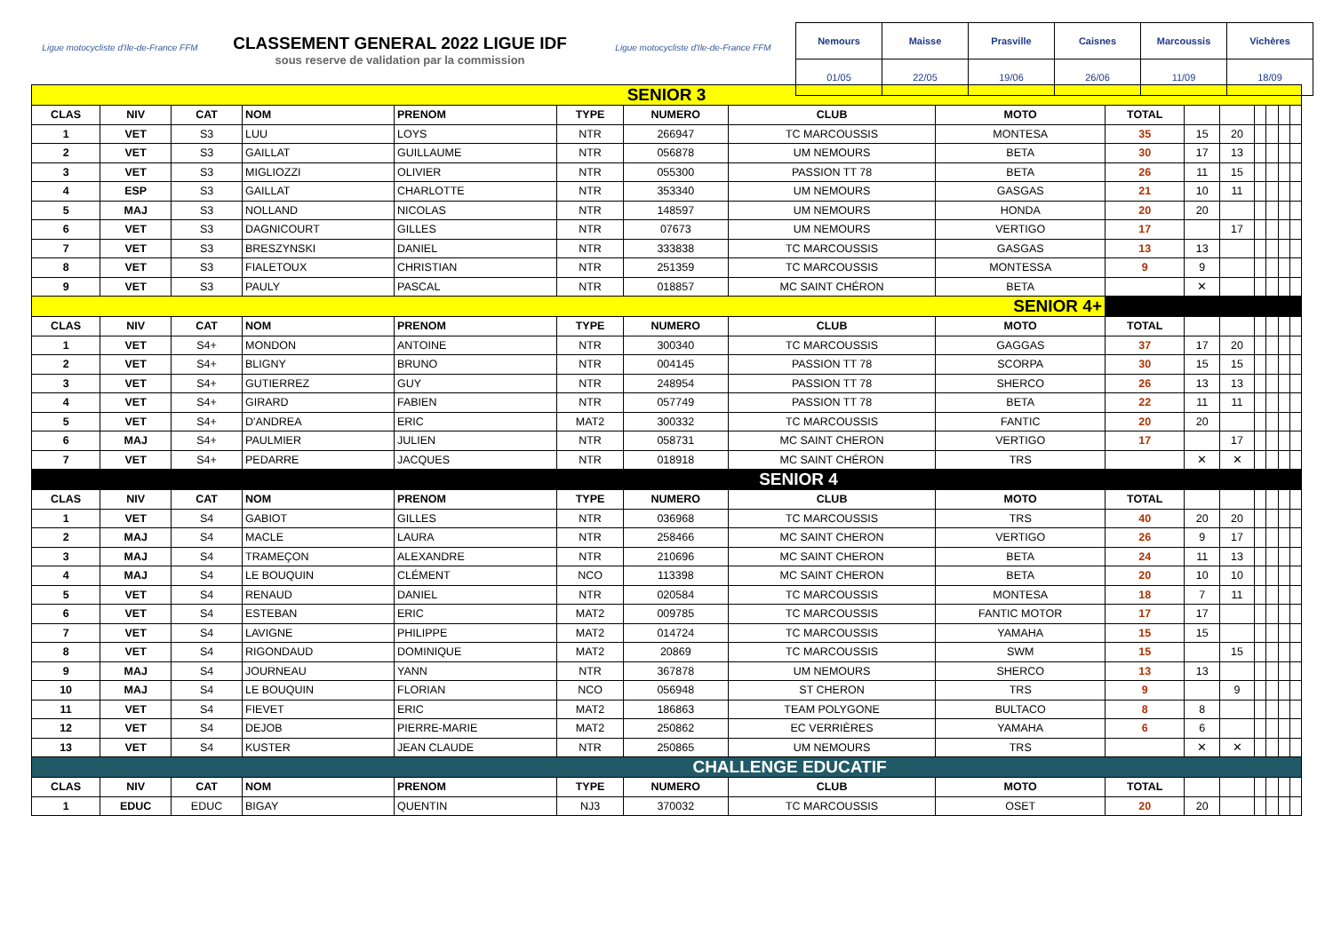Ligue motocycliste d'Ile-de-France FFM
CLASSEMENT GENERAL 2022 LIGUE IDF
sous reserve de validation par la commission
Ligue motocycliste d'Ile-de-France FFM
| Nemours | Maisse | Prasville | Caisnes | Marcoussis | Vichères |
| 01/05 | 22/05 | 19/06 | 26/06 | 11/09 | 18/09 |
| SENIOR 3 | | | | | | | | | | | | | | | |
| CLAS | NIV | CAT | NOM | PRENOM | TYPE | NUMERO | CLUB | MOTO | TOTAL | | | | | | |
| 1 | VET | S3 | LUU | LOYS | NTR | 266947 | TC MARCOUSSIS | MONTESA | 35 | 15 | 20 | | | | |
| 2 | VET | S3 | GAILLAT | GUILLAUME | NTR | 056878 | UM NEMOURS | BETA | 30 | 17 | 13 | | | | |
| 3 | VET | S3 | MIGLIOZZI | OLIVIER | NTR | 055300 | PASSION TT 78 | BETA | 26 | 11 | 15 | | | | |
| 4 | ESP | S3 | GAILLAT | CHARLOTTE | NTR | 353340 | UM NEMOURS | GASGAS | 21 | 10 | 11 | | | | |
| 5 | MAJ | S3 | NOLLAND | NICOLAS | NTR | 148597 | UM NEMOURS | HONDA | 20 | 20 | | | | | |
| 6 | VET | S3 | DAGNICOURT | GILLES | NTR | 07673 | UM NEMOURS | VERTIGO | 17 | | 17 | | | | |
| 7 | VET | S3 | BRESZYNSKI | DANIEL | NTR | 333838 | TC MARCOUSSIS | GASGAS | 13 | 13 | | | | | |
| 8 | VET | S3 | FIALETOUX | CHRISTIAN | NTR | 251359 | TC MARCOUSSIS | MONTESSA | 9 | 9 | | | | | |
| 9 | VET | S3 | PAULY | PASCAL | NTR | 018857 | MC SAINT CHÉRON | BETA | | ✕ | | | | | |
| SENIOR 4+ | | | | | | | | | | | | | | | |
| CLAS | NIV | CAT | NOM | PRENOM | TYPE | NUMERO | CLUB | MOTO | TOTAL | | | | | | |
| 1 | VET | S4+ | MONDON | ANTOINE | NTR | 300340 | TC MARCOUSSIS | GAGGAS | 37 | 17 | 20 | | | | |
| 2 | VET | S4+ | BLIGNY | BRUNO | NTR | 004145 | PASSION TT 78 | SCORPA | 30 | 15 | 15 | | | | |
| 3 | VET | S4+ | GUTIERREZ | GUY | NTR | 248954 | PASSION TT 78 | SHERCO | 26 | 13 | 13 | | | | |
| 4 | VET | S4+ | GIRARD | FABIEN | NTR | 057749 | PASSION TT 78 | BETA | 22 | 11 | 11 | | | | |
| 5 | VET | S4+ | D'ANDREA | ERIC | MAT2 | 300332 | TC MARCOUSSIS | FANTIC | 20 | 20 | | | | | |
| 6 | MAJ | S4+ | PAULMIER | JULIEN | NTR | 058731 | MC SAINT CHERON | VERTIGO | 17 | | 17 | | | | |
| 7 | VET | S4+ | PEDARRE | JACQUES | NTR | 018918 | MC SAINT CHÉRON | TRS | | ✕ | ✕ | | | | |
| SENIOR 4 | | | | | | | | | | | | | | | |
| CLAS | NIV | CAT | NOM | PRENOM | TYPE | NUMERO | CLUB | MOTO | TOTAL | | | | | | |
| 1 | VET | S4 | GABIOT | GILLES | NTR | 036968 | TC MARCOUSSIS | TRS | 40 | 20 | 20 | | | | |
| 2 | MAJ | S4 | MACLE | LAURA | NTR | 258466 | MC SAINT CHERON | VERTIGO | 26 | 9 | 17 | | | | |
| 3 | MAJ | S4 | TRAMEÇON | ALEXANDRE | NTR | 210696 | MC SAINT CHERON | BETA | 24 | 11 | 13 | | | | |
| 4 | MAJ | S4 | LE BOUQUIN | CLÉMENT | NCO | 113398 | MC SAINT CHERON | BETA | 20 | 10 | 10 | | | | |
| 5 | VET | S4 | RENAUD | DANIEL | NTR | 020584 | TC MARCOUSSIS | MONTESA | 18 | 7 | 11 | | | | |
| 6 | VET | S4 | ESTEBAN | ERIC | MAT2 | 009785 | TC MARCOUSSIS | FANTIC MOTOR | 17 | 17 | | | | | |
| 7 | VET | S4 | LAVIGNE | PHILIPPE | MAT2 | 014724 | TC MARCOUSSIS | YAMAHA | 15 | 15 | | | | | |
| 8 | VET | S4 | RIGONDAUD | DOMINIQUE | MAT2 | 20869 | TC MARCOUSSIS | SWM | 15 | | 15 | | | | |
| 9 | MAJ | S4 | JOURNEAU | YANN | NTR | 367878 | UM NEMOURS | SHERCO | 13 | 13 | | | | | |
| 10 | MAJ | S4 | LE BOUQUIN | FLORIAN | NCO | 056948 | ST CHERON | TRS | 9 | | 9 | | | | |
| 11 | VET | S4 | FIEVET | ERIC | MAT2 | 186863 | TEAM POLYGONE | BULTACO | 8 | 8 | | | | | |
| 12 | VET | S4 | DEJOB | PIERRE-MARIE | MAT2 | 250862 | EC VERRIÈRES | YAMAHA | 6 | 6 | | | | | |
| 13 | VET | S4 | KUSTER | JEAN CLAUDE | NTR | 250865 | UM NEMOURS | TRS | | ✕ | ✕ | | | | |
| CHALLENGE EDUCATIF | | | | | | | | | | | | | | | |
| CLAS | NIV | CAT | NOM | PRENOM | TYPE | NUMERO | CLUB | MOTO | TOTAL | | | | | | |
| 1 | EDUC | EDUC | BIGAY | QUENTIN | NJ3 | 370032 | TC MARCOUSSIS | OSET | 20 | 20 | | | | | |